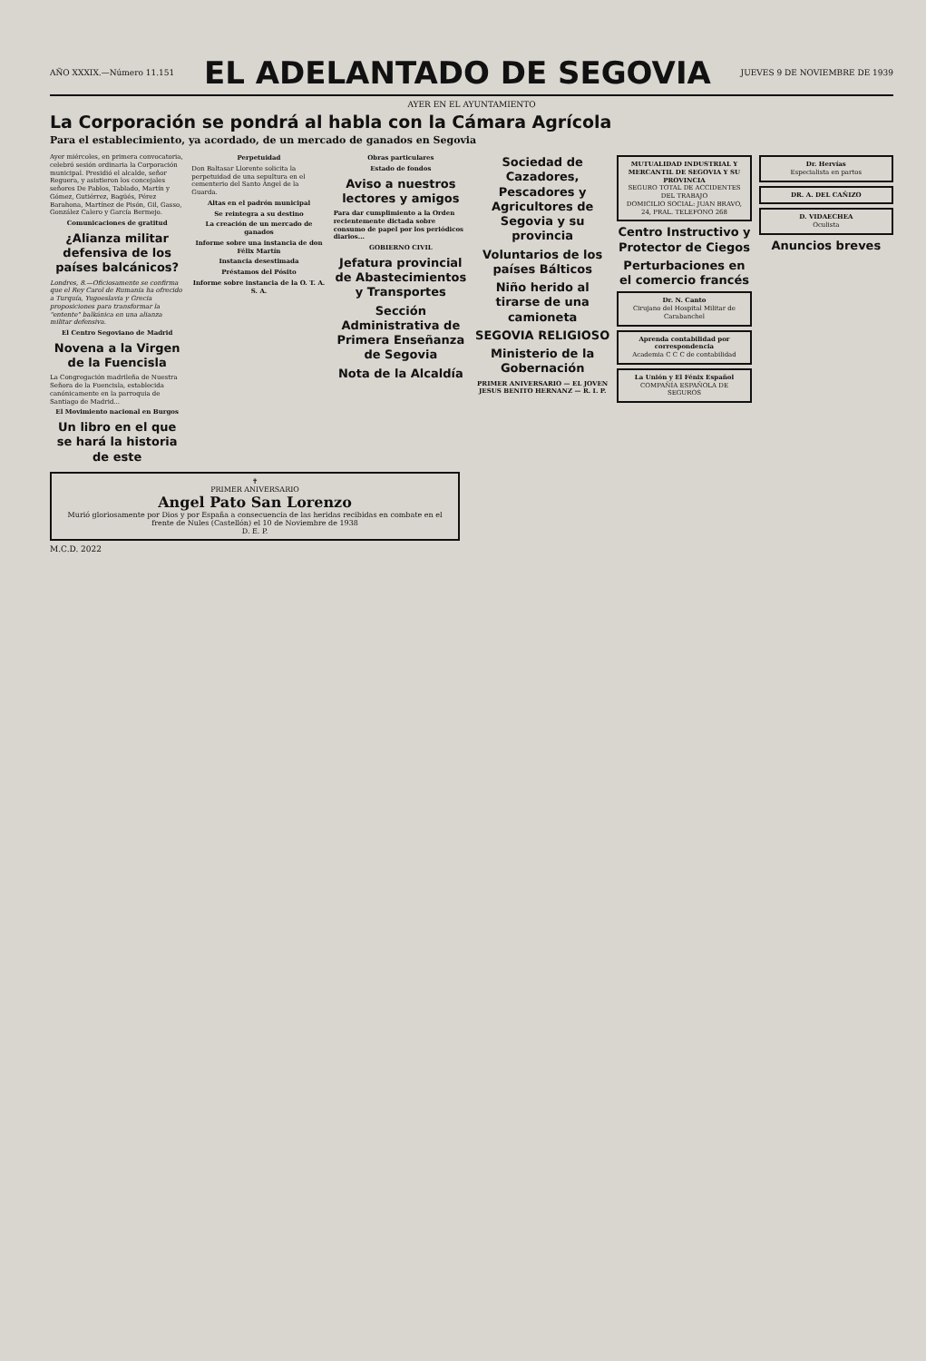AÑO XXXIX.—Número 11.151
EL ADELANTADO DE SEGOVIA
JUEVES 9 DE NOVIEMBRE DE 1939
AYER EN EL AYUNTAMIENTO
La Corporación se pondrá al habla con la Cámara Agrícola
Para el establecimiento, ya acordado, de un mercado de ganados en Segovia
Ayer miércoles, en primera convocatoria, celebró sesión ordinaria la Corporación municipal. Presidió el alcalde, señor Reguera, y asistieron los concejales señores De Pablos, Tablado, Martín y Gómez, Gutiérrez, Bagüés, Pérez Barahona, Martínez de Pisón, Gil, Gasso, González Calero y García Bermejo.
Comunicaciones de gratitud
¿Alianza militar defensiva de los países balcánicos?
Londres, 8.—Oficiosamente se confirma que el Rey Carol de Rumania ha ofrecido a Turquía, Yugoeslavia y Grecia proposiciones para transformar la "entente" balkánica en una alianza militar defensiva.
El Centro Segoviano de Madrid
Novena a la Virgen de la Fuencisla
La Congregación madrileña de Nuestra Señora de la Fuencisla, establecida canónicamente en la parroquia de Santiago de Madrid...
El Movimiento nacional en Burgos
Un libro en el que se hará la historia de este
Perpetuidad
Don Baltasar Llorente solicita la perpetuidad de una sepultura en el cementerio del Santo Angel de la Guarda.
Altas en el padrón municipal
Se reintegra a su destino
La creación de un mercado de ganados
Informe sobre una instancia de don Félix Martín
Instancia desestimada
Préstamos del Pósito
Informe sobre instancia de la O. T. A. S. A.
Obras particulares
Estado de fondos
Aviso a nuestros lectores y amigos
Para dar cumplimiento a la Orden recientemente dictada sobre consumo de papel por los periódicos diarios...
GOBIERNO CIVIL
Jefatura provincial de Abastecimientos y Transportes
Sección Administrativa de Primera Enseñanza de Segovia
Nota de la Alcaldía
Sociedad de Cazadores, Pescadores y Agricultores de Segovia y su provincia
Voluntarios de los países Bálticos
Niño herido al tirarse de una camioneta
SEGOVIA RELIGIOSO
Ministerio de la Gobernación
PRIMER ANIVERSARIO — EL JOVEN JESUS BENITO HERNANZ — R. I. P.
MUTUALIDAD INDUSTRIAL Y MERCANTIL DE SEGOVIA Y SU PROVINCIA
SEGURO TOTAL DE ACCIDENTES DEL TRABAJO
DOMICILIO SOCIAL: JUAN BRAVO, 24, PRAL. TELEFONO 268
Centro Instructivo y Protector de Ciegos
Perturbaciones en el comercio francés
Dr. N. Canto
Cirujano del Hospital Militar de Carabanchel
Aprenda contabilidad por correspondencia
Academia C C C de contabilidad
La Unión y El Fénix Español
COMPAÑÍA ESPAÑOLA DE SEGUROS
Dr. Hervías
Especialista en partos
DR. A. DEL CAÑIZO
D. VIDAECHEA
Oculista
Anuncios breves
✝
PRIMER ANIVERSARIO
Angel Pato San Lorenzo
Murió gloriosamente por Dios y por España a consecuencia de las heridas recibidas en combate en el frente de Nules (Castellón) el 10 de Noviembre de 1938
D. E. P.
M.C.D. 2022